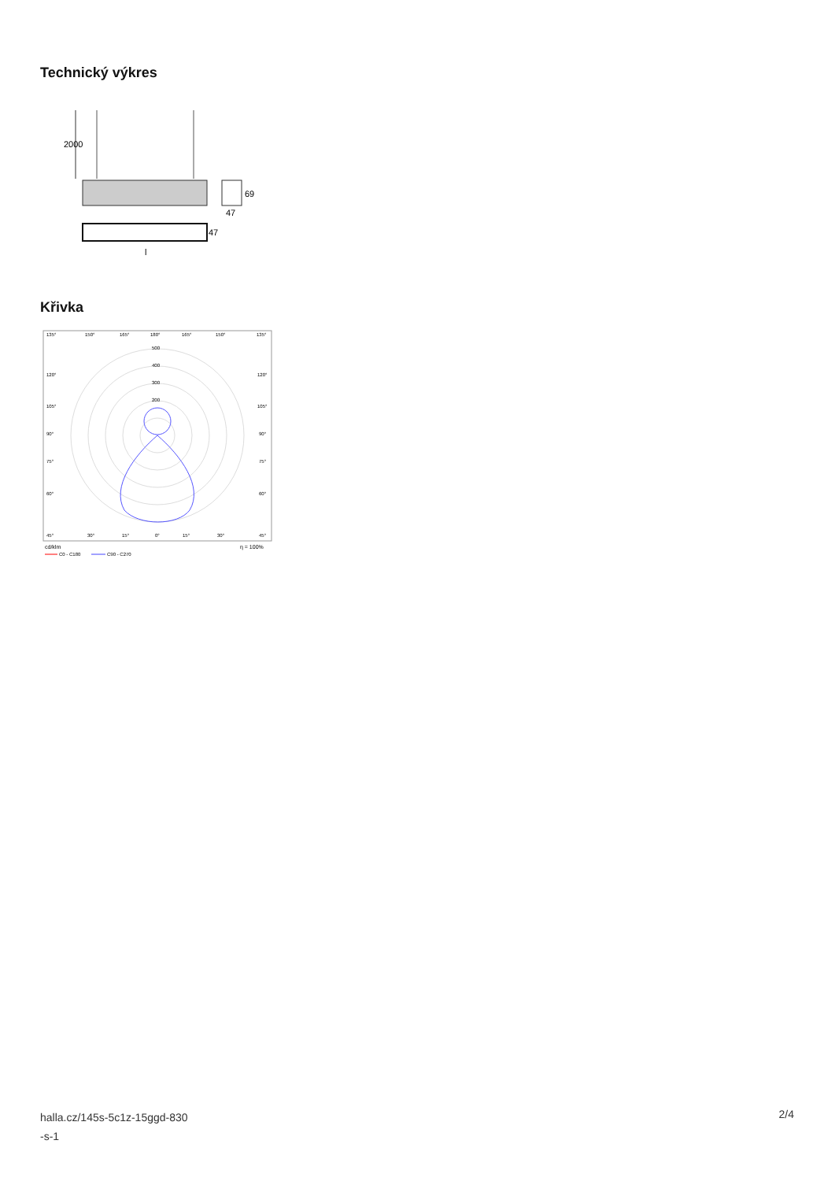Technický výkres
2000
69
47
47
l
Křivka
135°
150°
165°
180°
165°
150°
135°
500
400
300
200
120°
105°
90°
75°
60°
120°
105°
90°
75°
60°
45°
30°
15°
0°
15°
30°
45°
cd/klm
η = 100%
C0 - C180
C90 - C270
halla.cz/145s-5c1z-15ggd-830
-s-1
2/4